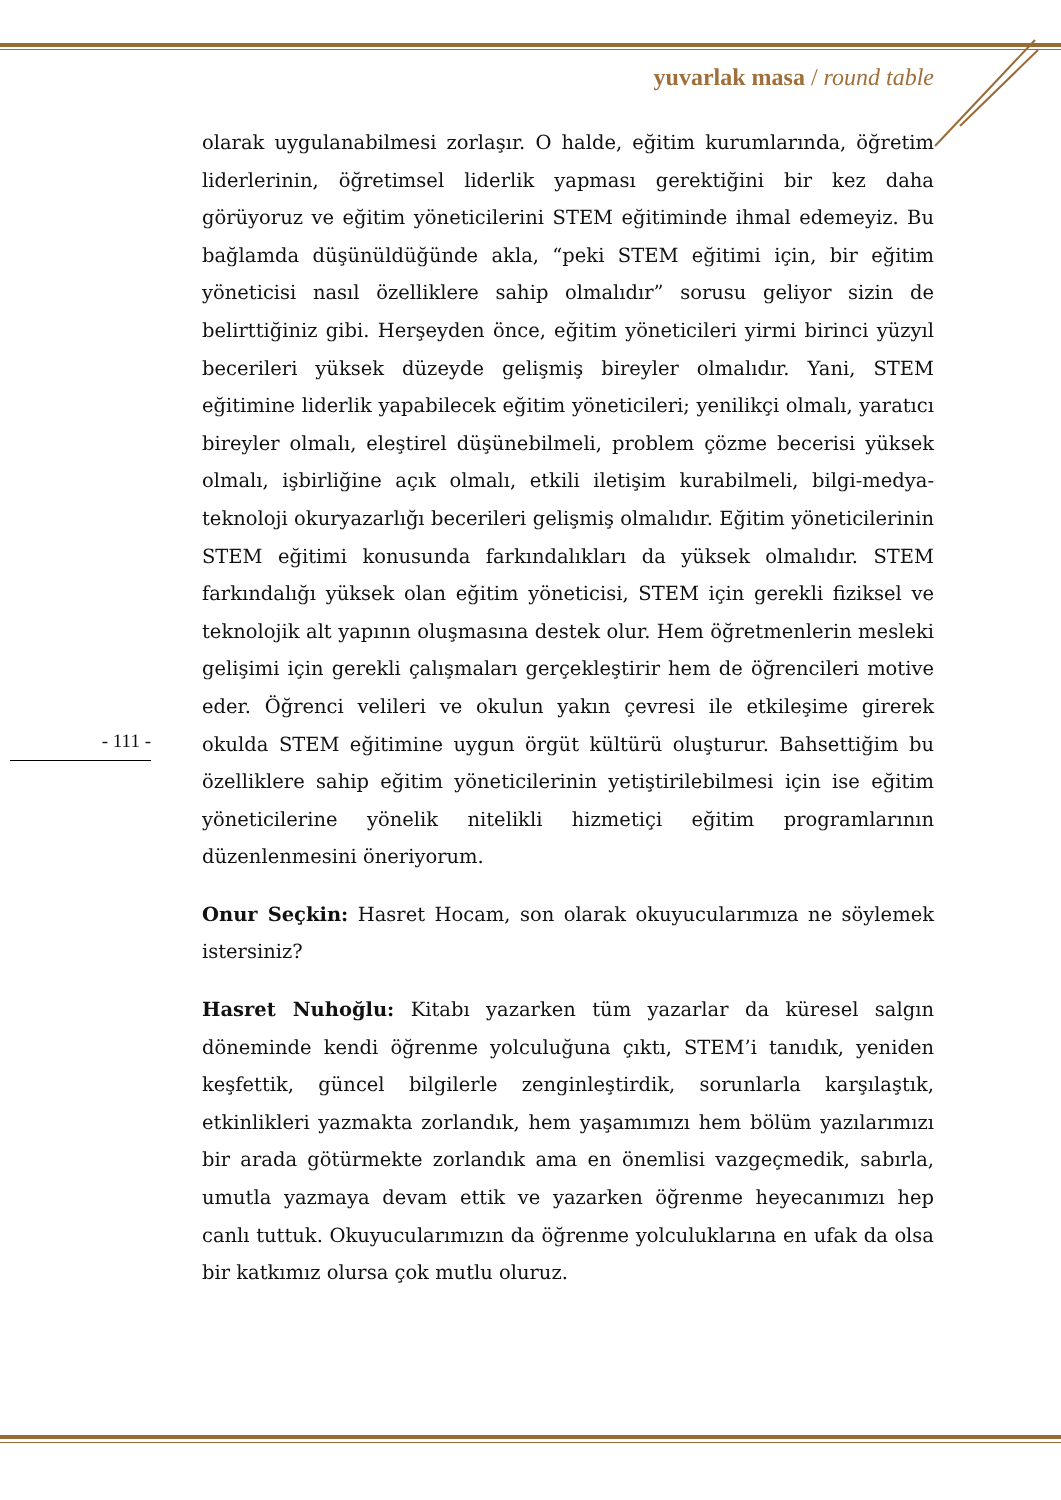yuvarlak masa / round table
- 111 -
olarak uygulanabilmesi zorlaşır. O halde, eğitim kurumlarında, öğretim liderlerinin, öğretimsel liderlik yapması gerektiğini bir kez daha görüyoruz ve eğitim yöneticilerini STEM eğitiminde ihmal edemeyiz. Bu bağlamda düşünüldüğünde akla, “peki STEM eğitimi için, bir eğitim yöneticisi nasıl özelliklere sahip olmalıdır” sorusu geliyor sizin de belirttiğiniz gibi. Herşeyden önce, eğitim yöneticileri yirmi birinci yüzyıl becerileri yüksek düzeyde gelişmiş bireyler olmalıdır. Yani, STEM eğitimine liderlik yapabilecek eğitim yöneticileri; yenilikçi olmalı, yaratıcı bireyler olmalı, eleştirel düşünebilmeli, problem çözme becerisi yüksek olmalı, işbirliğine açık olmalı, etkili iletişim kurabilmeli, bilgi-medya-teknoloji okuryazarlığı becerileri gelişmiş olmalıdır. Eğitim yöneticilerinin STEM eğitimi konusunda farkındalıkları da yüksek olmalıdır. STEM farkındalığı yüksek olan eğitim yöneticisi, STEM için gerekli fiziksel ve teknolojik alt yapının oluşmasına destek olur. Hem öğretmenlerin mesleki gelişimi için gerekli çalışmaları gerçekleştirir hem de öğrencileri motive eder. Öğrenci velileri ve okulun yakın çevresi ile etkileşime girerek okulda STEM eğitimine uygun örgüt kültürü oluşturur. Bahsettiğim bu özelliklere sahip eğitim yöneticilerinin yetiştirilebilmesi için ise eğitim yöneticilerine yönelik nitelikli hizmetiçi eğitim programlarının düzenlenmesini öneriyorum.
Onur Seçkin: Hasret Hocam, son olarak okuyucularımıza ne söylemek istersiniz?
Hasret Nuhoğlu: Kitabı yazarken tüm yazarlar da küresel salgın döneminde kendi öğrenme yolculuğuna çıktı, STEM’i tanıdık, yeniden keşfettik, güncel bilgilerle zenginleştirdik, sorunlarla karşılaştık, etkinlikleri yazmakta zorlandık, hem yaşamımızı hem bölüm yazılarımızı bir arada götürmekte zorlandık ama en önemlisi vazgeçmedik, sabırla, umutla yazmaya devam ettik ve yazarken öğrenme heyecanımızı hep canlı tuttuk. Okuyucularımızın da öğrenme yolculuklarına en ufak da olsa bir katkımız olursa çok mutlu oluruz.